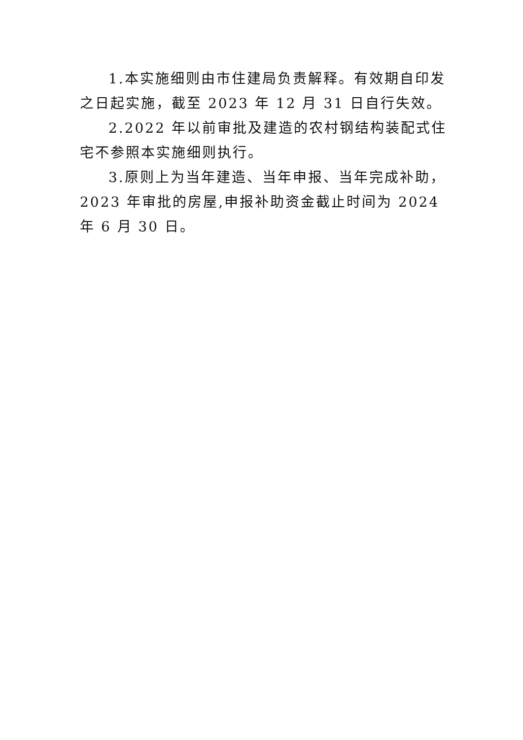1.本实施细则由市住建局负责解释。有效期自印发之日起实施，截至 2023 年 12 月 31 日自行失效。
2.2022 年以前审批及建造的农村钢结构装配式住宅不参照本实施细则执行。
3.原则上为当年建造、当年申报、当年完成补助，2023 年审批的房屋,申报补助资金截止时间为 2024 年 6 月 30 日。